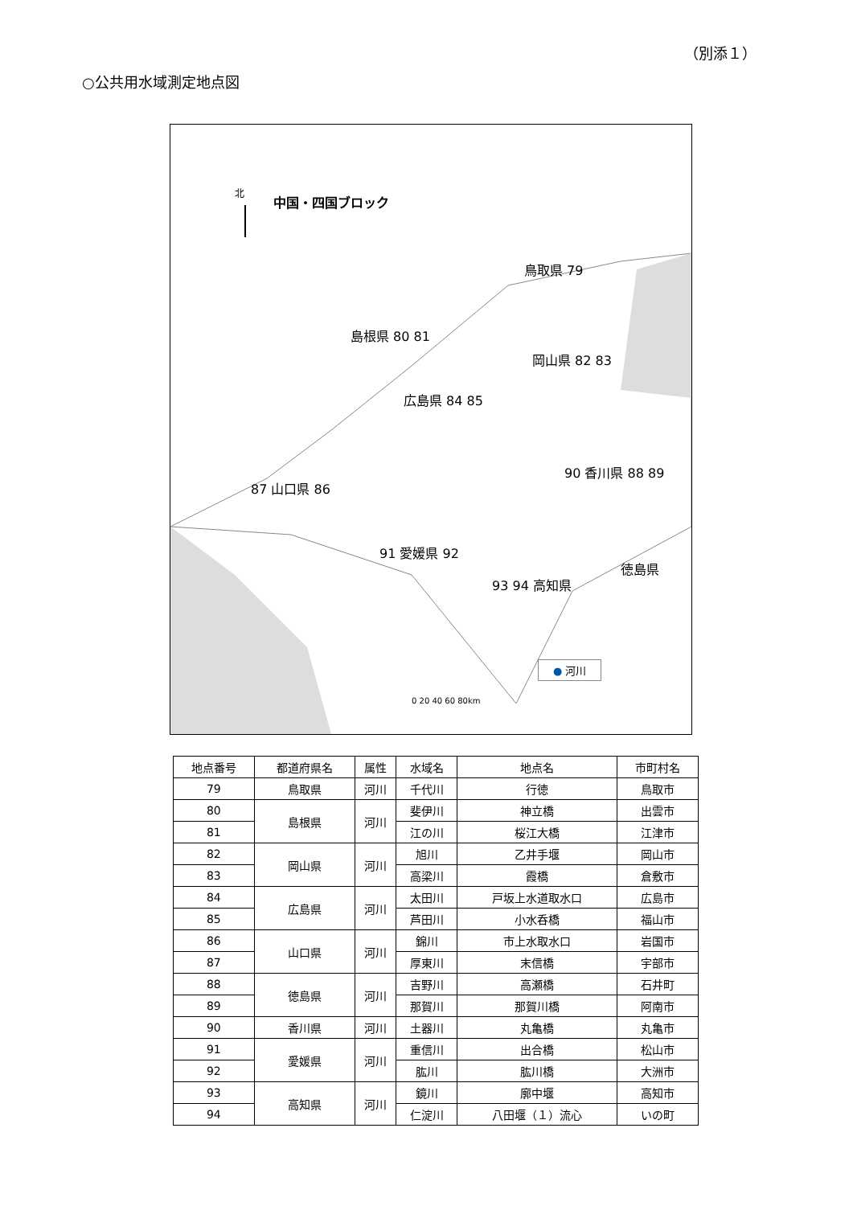（別添１）
○公共用水域測定地点図
北
0 20 40 60 80km
中国・四国ブロック
鳥取県 79
島根県 80 81
岡山県 82 83
広島県 84 85
87 山口県 86
90 香川県 88 89
91 愛媛県 92
徳島県
93 94 高知県
● 河川
| 地点番号 | 都道府県名 | 属性 | 水域名 | 地点名 | 市町村名 |
| --- | --- | --- | --- | --- | --- |
| 79 | 鳥取県 | 河川 | 千代川 | 行徳 | 鳥取市 |
| 80 | 島根県 | 河川 | 斐伊川 | 神立橋 | 出雲市 |
| 81 | | | 江の川 | 桜江大橋 | 江津市 |
| 82 | 岡山県 | 河川 | 旭川 | 乙井手堰 | 岡山市 |
| 83 | | | 高梁川 | 霞橋 | 倉敷市 |
| 84 | 広島県 | 河川 | 太田川 | 戸坂上水道取水口 | 広島市 |
| 85 | | | 芦田川 | 小水呑橋 | 福山市 |
| 86 | 山口県 | 河川 | 錦川 | 市上水取水口 | 岩国市 |
| 87 | | | 厚東川 | 末信橋 | 宇部市 |
| 88 | 徳島県 | 河川 | 吉野川 | 高瀬橋 | 石井町 |
| 89 | | | 那賀川 | 那賀川橋 | 阿南市 |
| 90 | 香川県 | 河川 | 土器川 | 丸亀橋 | 丸亀市 |
| 91 | 愛媛県 | 河川 | 重信川 | 出合橋 | 松山市 |
| 92 | | | 肱川 | 肱川橋 | 大洲市 |
| 93 | 高知県 | 河川 | 鏡川 | 廓中堰 | 高知市 |
| 94 | | | 仁淀川 | 八田堰（１）流心 | いの町 |